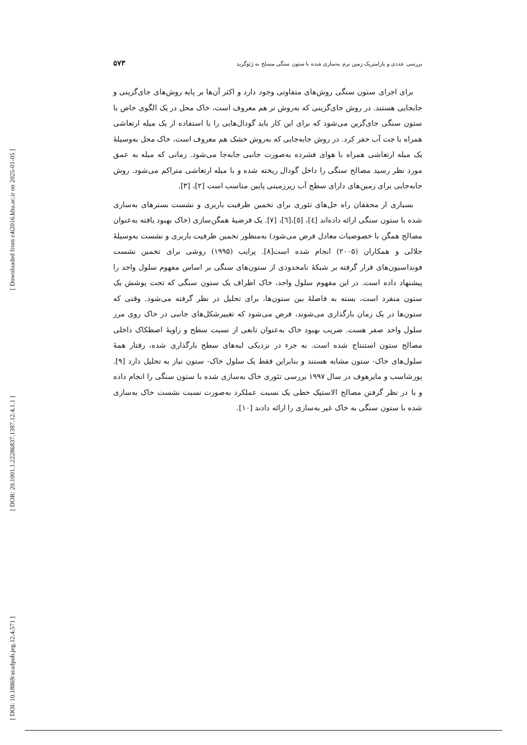[ Downloaded from c4i2016.khu.ac.ir on 2025-01-05 ]
[ DOR: 20.1001.1.22286837.1397.12.4.1.1 ]
[ DOI: 10.18869/acadpub.jeg.12.4.571 ]
بررسی عددی و پارامتریک زمین نرم به‌سازی شده با ستون سنگی مسلح به ژئوگرید ۵۷۳
برای اجرای ستون سنگی روش‌های متفاوتی وجود دارد و اکثر آن‌ها بر پایه روش‌های جای‌گزینی و جابجایی هستند. در روش جای‌گزینی که به‌روش تر هم معروف است، خاک محل در یک الگوی خاص با ستون سنگی جای‌گزین می‌شود که برای این کار باید گودال‌هایی را با استفاده از یک میله ارتعاشی همراه با جت آب حفر کرد. در روش جابه‌جایی که به‌روش خشک هم معروف است، خاک محل به‌وسیلهٔ یک میله ارتعاشی همراه با هوای فشرده به‌صورت جانبی جابه‌جا می‌شود. زمانی که میله به عمق مورد نظر رسید مصالح سنگی را داخل گودال ریخته شده و با میله ارتعاشی متراکم می‌شود. روش جابه‌جایی برای زمین‌های دارای سطح آب زیرزمینی پایین مناسب است [۲]، [۳].
بسیاری از محققان راه حل‌های تئوری برای تخمین ظرفیت باربری و نشست بسترهای به‌سازی شده با ستون سنگی ارائه داده‌اند [٤]، [٥]،[٦]، [٧]. یک فرضیهٔ همگن‌سازی (خاک بهبود یافته به‌عنوان مصالح همگن با خصوصیات معادل فرض می‌شود) به‌منظور تخمین ظرفیت باربری و نشست به‌وسیلهٔ جلالی و همکاران (۲۰۰۵) انجام شده است[۸]. پرایب (۱۹۹۵) روشی برای تخمین نشست فونداسیون‌های قرار گرفته بر شبکهٔ نامحدودی از ستون‌های سنگی بر اساس مفهوم سلول واحد را پیشنهاد داده است. در این مفهوم سلول واحد، خاک اطراف یک ستون سنگی که تحت پوشش یک ستون منفرد است، بسته به فاصلهٔ بین ستون‌ها، برای تحلیل در نظر گرفته می‌شود. وقتی که ستون‌ها در یک زمان بارگذاری می‌شوند، فرض می‌شود که تغییرشکل‌های جانبی در خاک روی مرز سلول واحد صفر هست. ضریب بهبود خاک به‌عنوان تابعی از نسبت سطح و زاویهٔ اصطکاک داخلی مصالح ستون استنتاج شده است. به جزء در نزدیکی لبه‌های سطح بارگذاری شده، رفتار همهٔ سلول‌های خاک- ستون مشابه هستند و بنابراین فقط یک سلول خاک- ستون نیاز به تحلیل دارد [۹]. پورشاسب و مایرهوف در سال ۱۹۹۷ بررسی تئوری خاک به‌سازی شده با ستون سنگی را انجام داده و با در نظر گرفتن مصالح الاستیک خطی یک نسبت عملکرد به‌صورت نسبت نشست خاک به‌سازی شده با ستون سنگی به خاک غیر به‌سازی را ارائه دادند [۱۰].